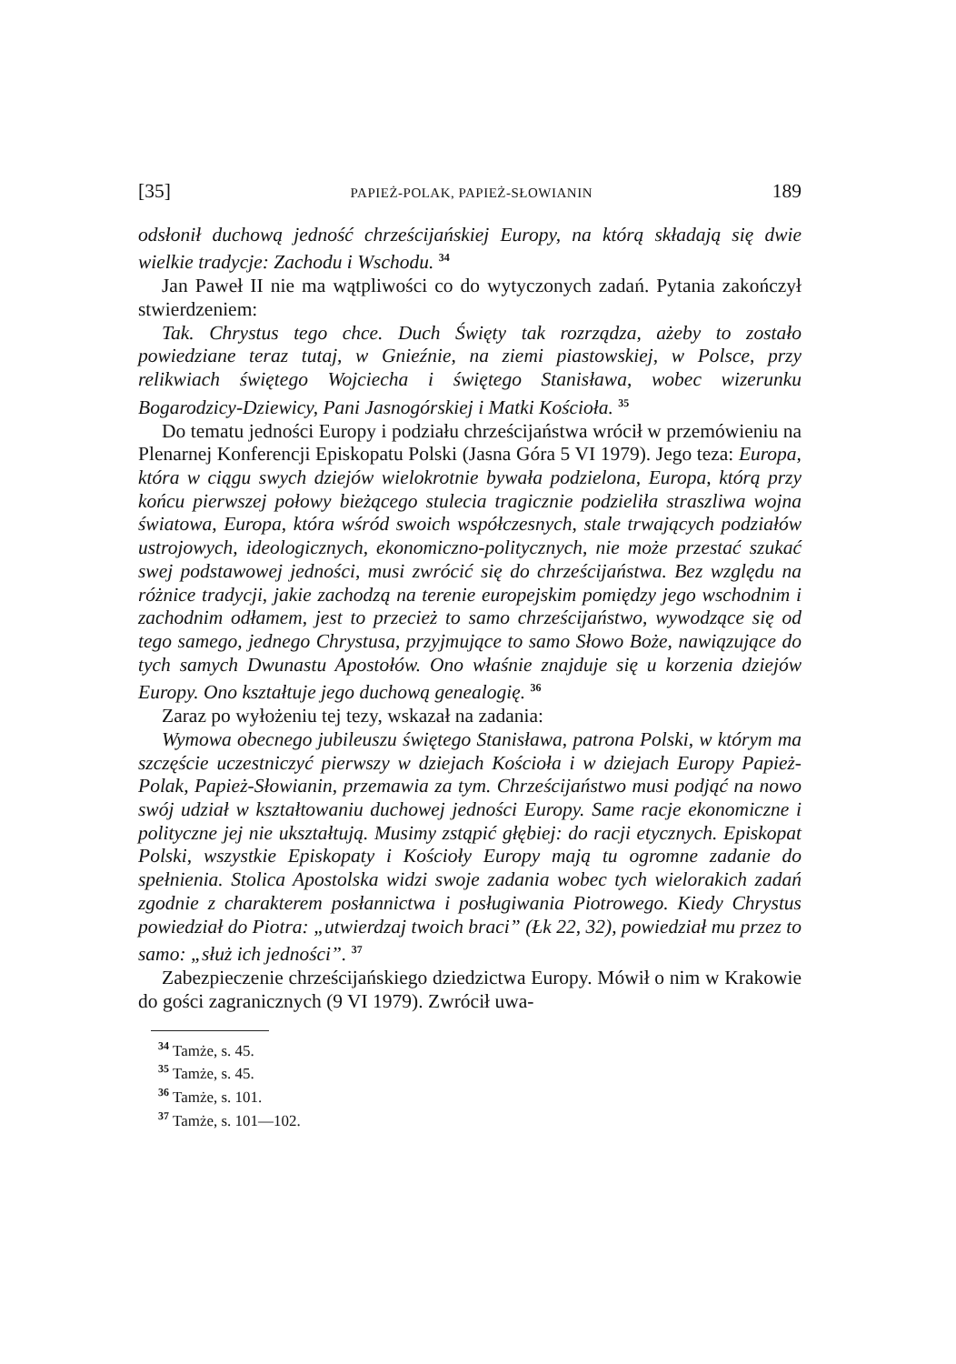[35] PAPIEŻ-POLAK, PAPIEŻ-SŁOWIANIN 189
odsłonił duchową jedność chrześcijańskiej Europy, na którą składają się dwie wielkie tradycje: Zachodu i Wschodu. <sup>34</sup>
Jan Paweł II nie ma wątpliwości co do wytyczonych zadań. Pytania zakończył stwierdzeniem:
Tak. Chrystus tego chce. Duch Święty tak rozrządza, ażeby to zostało powiedziane teraz tutaj, w Gnieźnie, na ziemi piastowskiej, w Polsce, przy relikwiach świętego Wojciecha i świętego Stanisława, wobec wizerunku Bogarodzicy-Dziewicy, Pani Jasnogórskiej i Matki Kościoła. <sup>35</sup>
Do tematu jedności Europy i podziału chrześcijaństwa wrócił w przemówieniu na Plenarnej Konferencji Episkopatu Polski (Jasna Góra 5 VI 1979). Jego teza: Europa, która w ciągu swych dziejów wielokrotnie bywała podzielona, Europa, którą przy końcu pierwszej połowy bieżącego stulecia tragicznie podzieliła straszliwa wojna światowa, Europa, która wśród swoich współczesnych, stale trwających podziałów ustrojowych, ideologicznych, ekonomiczno-politycznych, nie może przestać szukać swej podstawowej jedności, musi zwrócić się do chrześcijaństwa. Bez względu na różnice tradycji, jakie zachodzą na terenie europejskim pomiędzy jego wschodnim i zachodnim odłamem, jest to przecież to samo chrześcijaństwo, wywodzące się od tego samego, jednego Chrystusa, przyjmujące to samo Słowo Boże, nawiązujące do tych samych Dwunastu Apostołów. Ono właśnie znajduje się u korzenia dziejów Europy. Ono kształtuje jego duchową genealogię. <sup>36</sup>
Zaraz po wyłożeniu tej tezy, wskazał na zadania:
Wymowa obecnego jubileuszu świętego Stanisława, patrona Polski, w którym ma szczęście uczestniczyć pierwszy w dziejach Kościoła i w dziejach Europy Papież-Polak, Papież-Słowianin, przemawia za tym. Chrześcijaństwo musi podjąć na nowo swój udział w kształtowaniu duchowej jedności Europy. Same racje ekonomiczne i polityczne jej nie ukształtują. Musimy zstąpić głębiej: do racji etycznych. Episkopat Polski, wszystkie Episkopaty i Kościoły Europy mają tu ogromne zadanie do spełnienia. Stolica Apostolska widzi swoje zadania wobec tych wielorakich zadań zgodnie z charakterem posłannictwa i posługiwania Piotrowego. Kiedy Chrystus powiedział do Piotra: „utwierdzaj twoich braci” (Łk 22, 32), powiedział mu przez to samo: „służ ich jedności”. <sup>37</sup>
Zabezpieczenie chrześcijańskiego dziedzictwa Europy. Mówił o nim w Krakowie do gości zagranicznych (9 VI 1979). Zwrócił uwa-
<sup>34</sup> Tamże, s. 45.
<sup>35</sup> Tamże, s. 45.
<sup>36</sup> Tamże, s. 101.
<sup>37</sup> Tamże, s. 101—102.